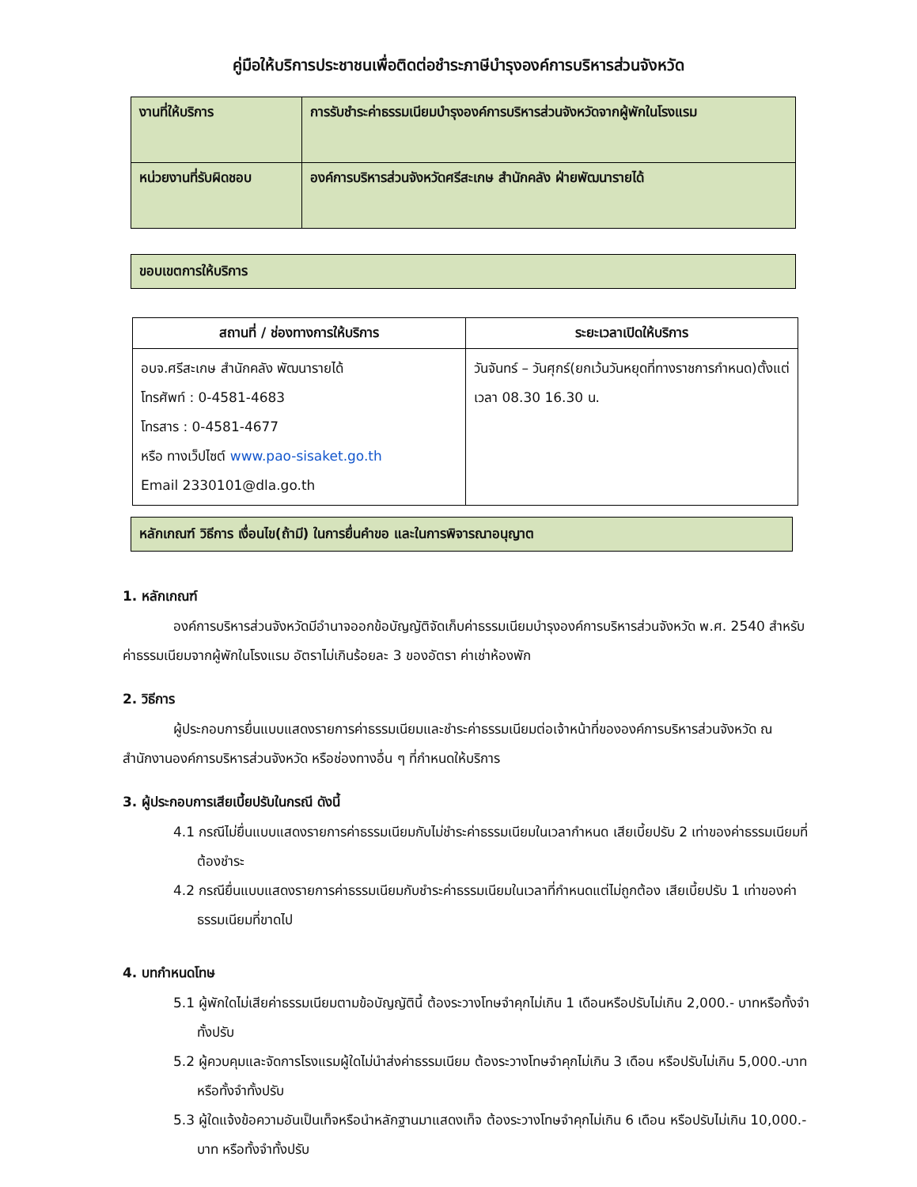คู่มือให้บริการประชาชนเพื่อติดต่อชำระภาษีบำรุงองค์การบริหารส่วนจังหวัด
| งานที่ให้บริการ | การรับชำระค่าธรรมเนียมบำรุงองค์การบริหารส่วนจังหวัดจากผู้พักในโรงแรม |
| หน่วยงานที่รับผิดชอบ | องค์การบริหารส่วนจังหวัดศรีสะเกษ สำนักคลัง ฝ่ายพัฒนารายได้ |
ขอบเขตการให้บริการ
| สถานที่ / ช่องทางการให้บริการ | ระยะเวลาเปิดให้บริการ |
| --- | --- |
| อบจ.ศรีสะเกษ สำนักคลัง พัฒนารายได้ โทรศัพท์ : 0-4581-4683 โทรสาร : 0-4581-4677 หรือ ทางเว็ปไซต์ www.pao-sisaket.go.th Email 2330101@dla.go.th | วันจันทร์ – วันศุกร์(ยกเว้นวันหยุดที่ทางราชการกำหนด)ตั้งแต่เวลา 08.30 16.30 น. |
หลักเกณฑ์ วิธีการ เงื่อนไข(ถ้ามี) ในการยื่นคำขอ และในการพิจารณาอนุญาต
1. หลักเกณฑ์
องค์การบริหารส่วนจังหวัดมีอำนาจออกข้อบัญญัติจัดเก็บค่าธรรมเนียมบำรุงองค์การบริหารส่วนจังหวัด พ.ศ. 2540 สำหรับค่าธรรมเนียมจากผู้พักในโรงแรม อัตราไม่เกินร้อยละ 3 ของอัตรา ค่าเช่าห้องพัก
2. วิธีการ
ผู้ประกอบการยื่นแบบแสดงรายการค่าธรรมเนียมและชำระค่าธรรมเนียมต่อเจ้าหน้าที่ขององค์การบริหารส่วนจังหวัด ณ สำนักงานองค์การบริหารส่วนจังหวัด หรือช่องทางอื่น ๆ ที่กำหนดให้บริการ
3. ผู้ประกอบการเสียเบี้ยปรับในกรณี ดังนี้
4.1 กรณีไม่ยื่นแบบแสดงรายการค่าธรรมเนียมกับไม่ชำระค่าธรรมเนียมในเวลากำหนด เสียเบี้ยปรับ 2 เท่าของค่าธรรมเนียมที่ต้องชำระ
4.2 กรณียื่นแบบแสดงรายการค่าธรรมเนียมกับชำระค่าธรรมเนียมในเวลาที่กำหนดแต่ไม่ถูกต้อง เสียเบี้ยปรับ 1 เท่าของค่าธรรมเนียมที่ขาดไป
4. บทกำหนดโทษ
5.1 ผู้พักใดไม่เสียค่าธรรมเนียมตามข้อบัญญัตินี้ ต้องระวางโทษจำคุกไม่เกิน 1 เดือนหรือปรับไม่เกิน 2,000.- บาทหรือทั้งจำทั้งปรับ
5.2 ผู้ควบคุมและจัดการโรงแรมผู้ใดไม่นำส่งค่าธรรมเนียม ต้องระวางโทษจำคุกไม่เกิน 3 เดือน หรือปรับไม่เกิน 5,000.-บาท หรือทั้งจำทั้งปรับ
5.3 ผู้ใดแจ้งข้อความอันเป็นเท็จหรือนำหลักฐานมาแสดงเท็จ ต้องระวางโทษจำคุกไม่เกิน 6 เดือน หรือปรับไม่เกิน 10,000.- บาท หรือทั้งจำทั้งปรับ